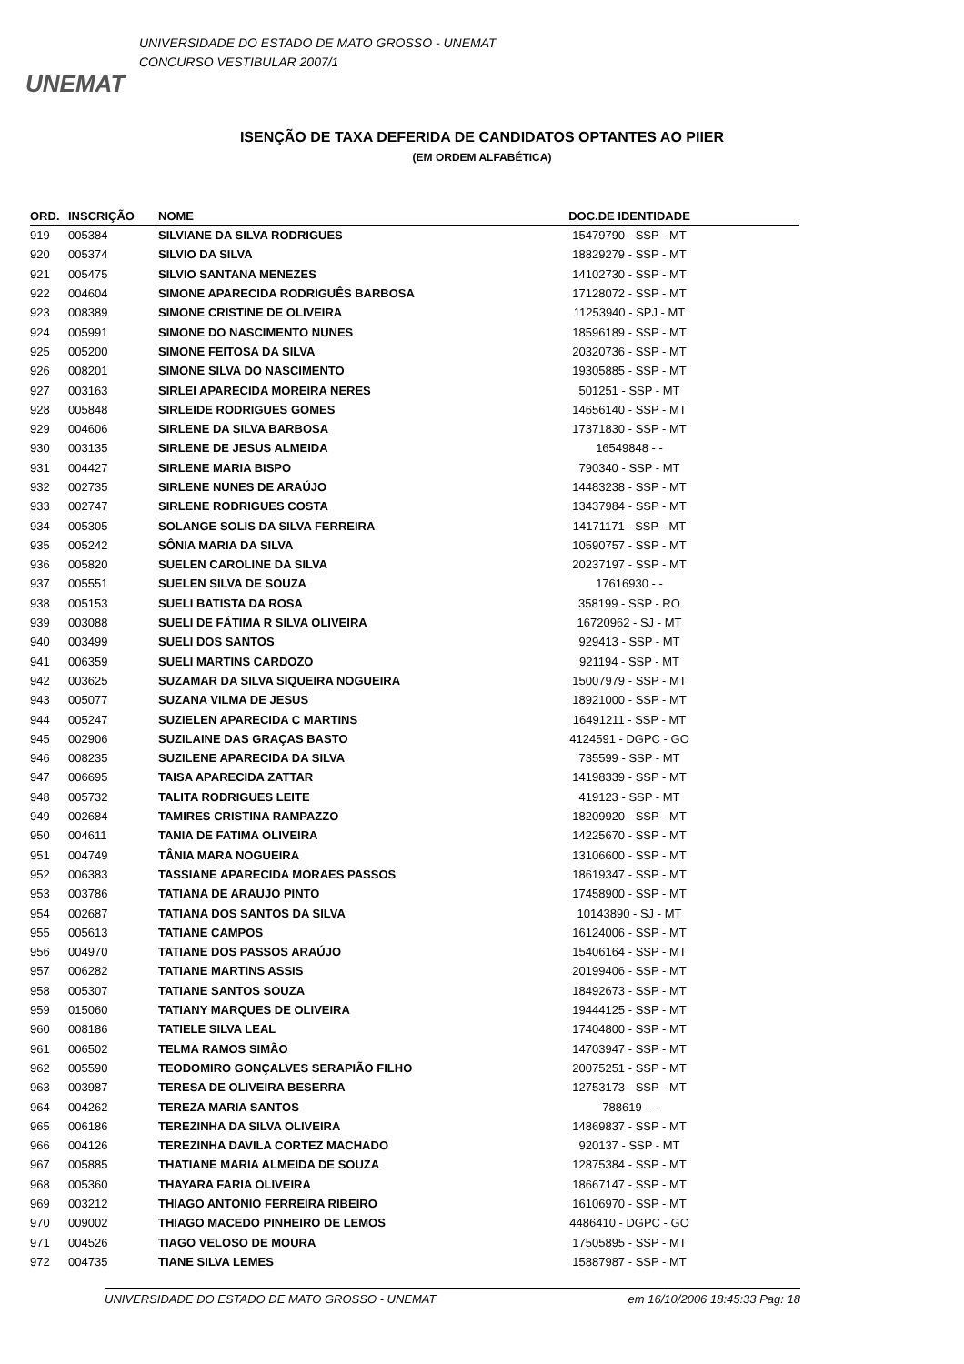UNEMAT
UNIVERSIDADE DO ESTADO DE MATO GROSSO - UNEMAT
CONCURSO VESTIBULAR 2007/1
ISENÇÃO DE TAXA DEFERIDA DE CANDIDATOS OPTANTES AO PIIER
(EM ORDEM ALFABÉTICA)
| ORD. | INSCRIÇÃO | NOME | DOC.DE IDENTIDADE | |
| --- | --- | --- | --- | --- |
| 919 | 005384 | SILVIANE DA SILVA RODRIGUES | 15479790 - SSP - MT | |
| 920 | 005374 | SILVIO DA SILVA | 18829279 - SSP - MT | |
| 921 | 005475 | SILVIO SANTANA MENEZES | 14102730 - SSP - MT | |
| 922 | 004604 | SIMONE APARECIDA RODRIGUÊS BARBOSA | 17128072 - SSP - MT | |
| 923 | 008389 | SIMONE CRISTINE DE OLIVEIRA | 11253940 - SPJ - MT | |
| 924 | 005991 | SIMONE DO NASCIMENTO NUNES | 18596189 - SSP - MT | |
| 925 | 005200 | SIMONE FEITOSA DA SILVA | 20320736 - SSP - MT | |
| 926 | 008201 | SIMONE SILVA DO NASCIMENTO | 19305885 - SSP - MT | |
| 927 | 003163 | SIRLEI APARECIDA MOREIRA NERES | 501251 - SSP - MT | |
| 928 | 005848 | SIRLEIDE RODRIGUES GOMES | 14656140 - SSP - MT | |
| 929 | 004606 | SIRLENE DA SILVA BARBOSA | 17371830 - SSP - MT | |
| 930 | 003135 | SIRLENE DE JESUS ALMEIDA | 16549848 - - | |
| 931 | 004427 | SIRLENE MARIA BISPO | 790340 - SSP - MT | |
| 932 | 002735 | SIRLENE NUNES DE ARAÚJO | 14483238 - SSP - MT | |
| 933 | 002747 | SIRLENE RODRIGUES COSTA | 13437984 - SSP - MT | |
| 934 | 005305 | SOLANGE SOLIS DA SILVA FERREIRA | 14171171 - SSP - MT | |
| 935 | 005242 | SÔNIA MARIA DA SILVA | 10590757 - SSP - MT | |
| 936 | 005820 | SUELEN CAROLINE DA SILVA | 20237197 - SSP - MT | |
| 937 | 005551 | SUELEN SILVA DE SOUZA | 17616930 - - | |
| 938 | 005153 | SUELI BATISTA DA ROSA | 358199 - SSP - RO | |
| 939 | 003088 | SUELI DE FÁTIMA R SILVA OLIVEIRA | 16720962 - SJ - MT | |
| 940 | 003499 | SUELI DOS SANTOS | 929413 - SSP - MT | |
| 941 | 006359 | SUELI MARTINS CARDOZO | 921194 - SSP - MT | |
| 942 | 003625 | SUZAMAR DA SILVA SIQUEIRA NOGUEIRA | 15007979 - SSP - MT | |
| 943 | 005077 | SUZANA VILMA DE JESUS | 18921000 - SSP - MT | |
| 944 | 005247 | SUZIELEN APARECIDA C MARTINS | 16491211 - SSP - MT | |
| 945 | 002906 | SUZILAINE DAS GRAÇAS BASTO | 4124591 - DGPC - GO | |
| 946 | 008235 | SUZILENE APARECIDA DA SILVA | 735599 - SSP - MT | |
| 947 | 006695 | TAISA APARECIDA ZATTAR | 14198339 - SSP - MT | |
| 948 | 005732 | TALITA RODRIGUES LEITE | 419123 - SSP - MT | |
| 949 | 002684 | TAMIRES CRISTINA RAMPAZZO | 18209920 - SSP - MT | |
| 950 | 004611 | TANIA DE FATIMA OLIVEIRA | 14225670 - SSP - MT | |
| 951 | 004749 | TÂNIA MARA NOGUEIRA | 13106600 - SSP - MT | |
| 952 | 006383 | TASSIANE APARECIDA MORAES PASSOS | 18619347 - SSP - MT | |
| 953 | 003786 | TATIANA DE ARAUJO PINTO | 17458900 - SSP - MT | |
| 954 | 002687 | TATIANA DOS SANTOS DA SILVA | 10143890 - SJ - MT | |
| 955 | 005613 | TATIANE CAMPOS | 16124006 - SSP - MT | |
| 956 | 004970 | TATIANE DOS PASSOS ARAÚJO | 15406164 - SSP - MT | |
| 957 | 006282 | TATIANE MARTINS ASSIS | 20199406 - SSP - MT | |
| 958 | 005307 | TATIANE SANTOS SOUZA | 18492673 - SSP - MT | |
| 959 | 015060 | TATIANY MARQUES DE OLIVEIRA | 19444125 - SSP - MT | |
| 960 | 008186 | TATIELE SILVA LEAL | 17404800 - SSP - MT | |
| 961 | 006502 | TELMA RAMOS SIMÃO | 14703947 - SSP - MT | |
| 962 | 005590 | TEODOMIRO GONÇALVES SERAPIÃO FILHO | 20075251 - SSP - MT | |
| 963 | 003987 | TERESA DE OLIVEIRA BESERRA | 12753173 - SSP - MT | |
| 964 | 004262 | TEREZA MARIA SANTOS | 788619 - - | |
| 965 | 006186 | TEREZINHA DA SILVA OLIVEIRA | 14869837 - SSP - MT | |
| 966 | 004126 | TEREZINHA DAVILA CORTEZ MACHADO | 920137 - SSP - MT | |
| 967 | 005885 | THATIANE MARIA ALMEIDA DE SOUZA | 12875384 - SSP - MT | |
| 968 | 005360 | THAYARA FARIA OLIVEIRA | 18667147 - SSP - MT | |
| 969 | 003212 | THIAGO ANTONIO FERREIRA RIBEIRO | 16106970 - SSP - MT | |
| 970 | 009002 | THIAGO MACEDO PINHEIRO DE LEMOS | 4486410 - DGPC - GO | |
| 971 | 004526 | TIAGO VELOSO DE MOURA | 17505895 - SSP - MT | |
| 972 | 004735 | TIANE SILVA LEMES | 15887987 - SSP - MT | |
UNIVERSIDADE DO ESTADO DE MATO GROSSO - UNEMAT em 16/10/2006 18:45:33 Pag: 18